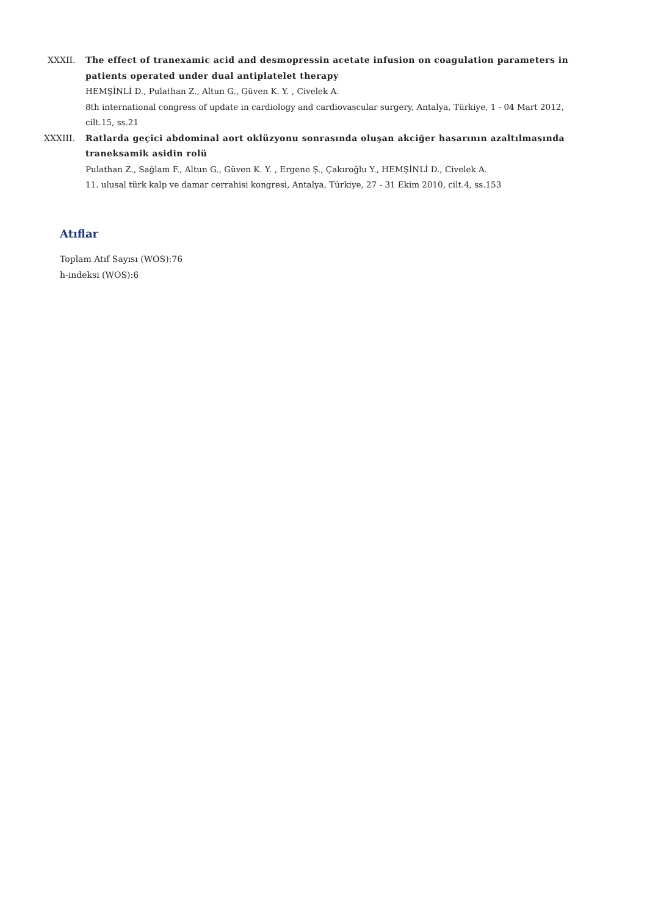XXXII. The effect of tranexamic acid and desmopressin acetate infusion on coagulation parameters in patients operated under dual antiplatelet therapy
HEMŞİNLİ D., Pulathan Z., Altun G., Güven K. Y. , Civelek A.
8th international congress of update in cardiology and cardiovascular surgery, Antalya, Türkiye, 1 - 04 Mart 2012, cilt.15, ss.21
XXXIII. Ratlarda geçici abdominal aort oklüzyonu sonrasında oluşan akciğer hasarının azaltılmasında traneksamik asidin rolü
Pulathan Z., Sağlam F., Altun G., Güven K. Y. , Ergene Ş., Çakıroğlu Y., HEMŞİNLİ D., Civelek A.
11. ulusal türk kalp ve damar cerrahisi kongresi, Antalya, Türkiye, 27 - 31 Ekim 2010, cilt.4, ss.153
Atıflar
Toplam Atıf Sayısı (WOS):76
h-indeksi (WOS):6